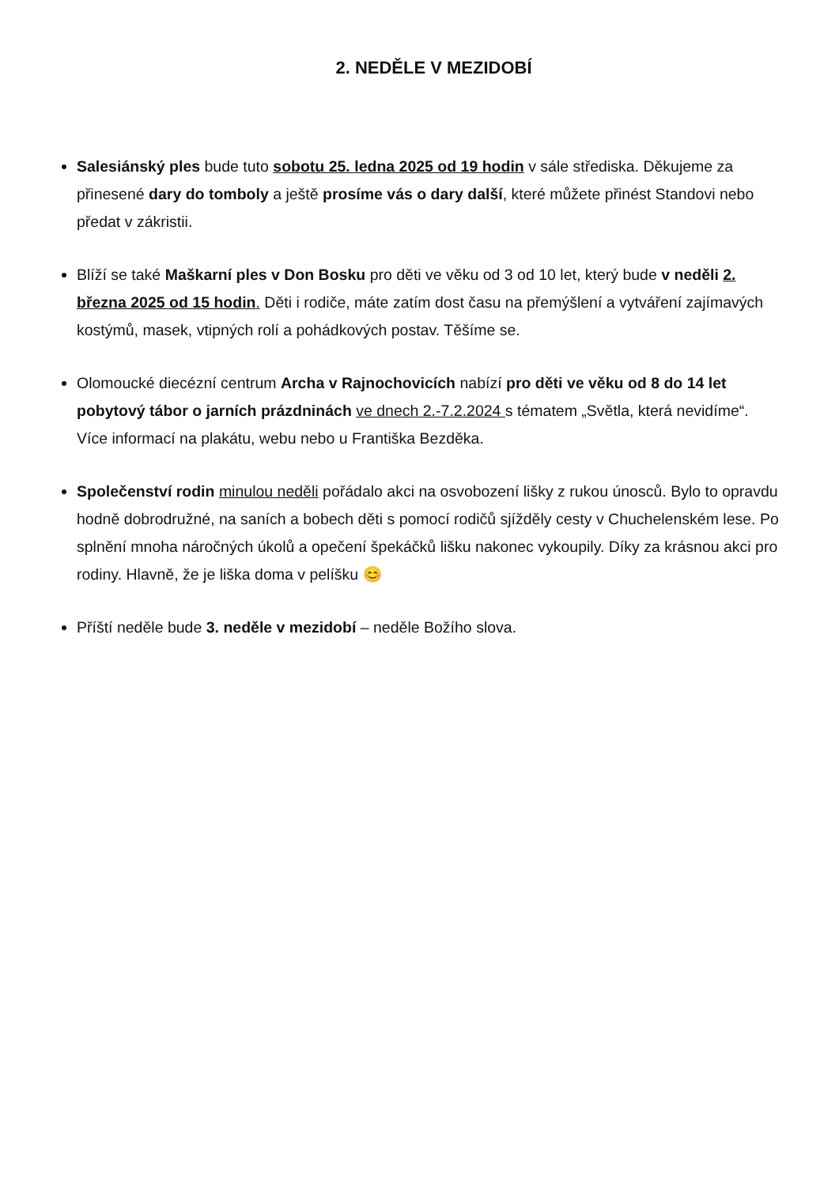2. NEDĚLE V MEZIDOBÍ
Salesiánský ples bude tuto sobotu 25. ledna 2025 od 19 hodin v sále střediska. Děkujeme za přinesené dary do tomboly a ještě prosíme vás o dary další, které můžete přinést Standovi nebo předat v zákristii.
Blíží se také Maškarní ples v Don Bosku pro děti ve věku od 3 od 10 let, který bude v neděli 2. března 2025 od 15 hodin. Děti i rodiče, máte zatím dost času na přemýšlení a vytváření zajímavých kostýmů, masek, vtipných rolí a pohádkových postav. Těšíme se.
Olomoucké diecézní centrum Archa v Rajnochovicích nabízí pro děti ve věku od 8 do 14 let pobytový tábor o jarních prázdninách ve dnech 2.-7.2.2024 s tématem „Světla, která nevidíme“. Více informací na plakátu, webu nebo u Františka Bezděka.
Společenství rodin minulou neděli pořádalo akci na osvobození lišky z rukou únosců. Bylo to opravdu hodně dobrodružné, na saních a bobech děti s pomocí rodičů sjížděly cesty v Chuchelenském lese. Po splnění mnoha náročných úkolů a opečení špekáčků lišku nakonec vykoupily. Díky za krásnou akci pro rodiny. Hlavně, že je liška doma v pelíšku 😊
Příští neděle bude 3. neděle v mezidobí – neděle Božího slova.